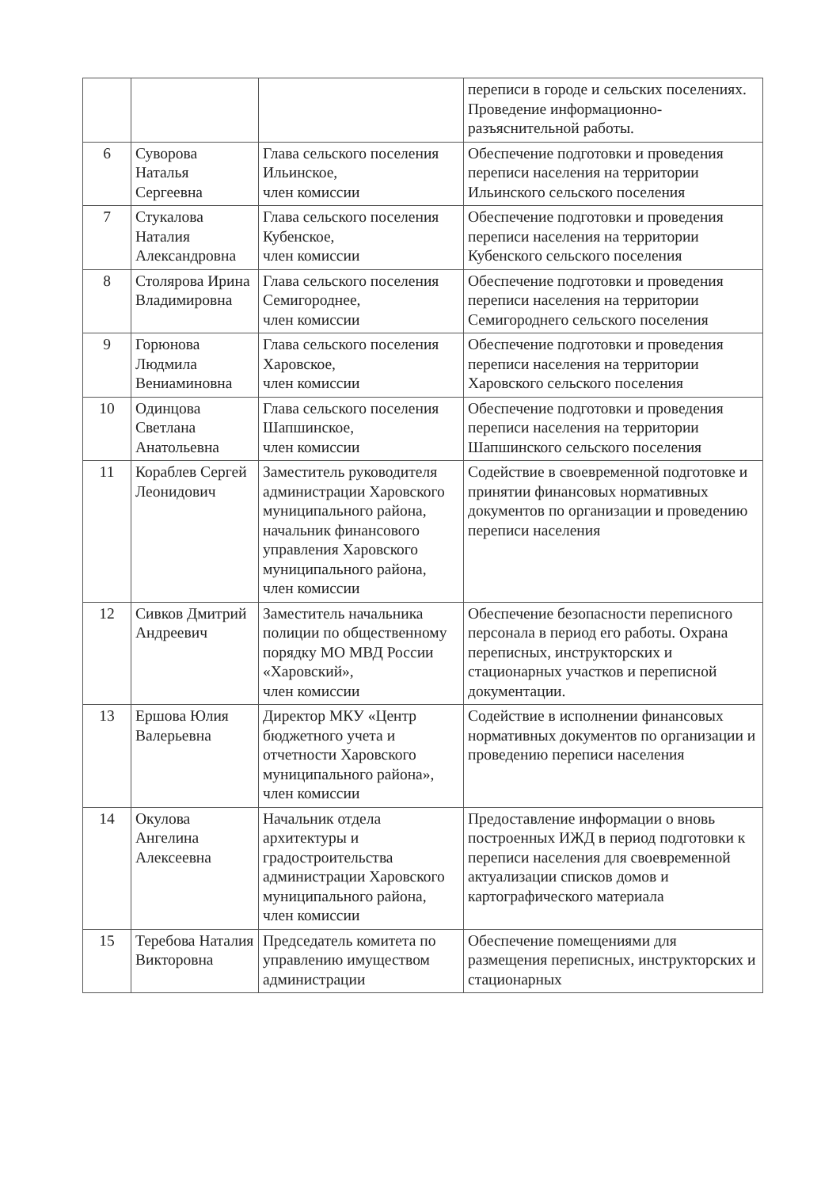| | | | переписи в городе и сельских поселениях. Проведение информационно-разъяснительной работы. |
| 6 | Суворова Наталья Сергеевна | Глава сельского поселения Ильинское, член комиссии | Обеспечение подготовки и проведения переписи населения на территории Ильинского сельского поселения |
| 7 | Стукалова Наталия Александровна | Глава сельского поселения Кубенское, член комиссии | Обеспечение подготовки и проведения переписи населения на территории Кубенского сельского поселения |
| 8 | Столярова Ирина Владимировна | Глава сельского поселения Семигороднее, член комиссии | Обеспечение подготовки и проведения переписи населения на территории Семигороднего сельского поселения |
| 9 | Горюнова Людмила Вениаминовна | Глава сельского поселения Харовское, член комиссии | Обеспечение подготовки и проведения переписи населения на территории Харовского сельского поселения |
| 10 | Одинцова Светлана Анатольевна | Глава сельского поселения Шапшинское, член комиссии | Обеспечение подготовки и проведения переписи населения на территории Шапшинского сельского поселения |
| 11 | Кораблев Сергей Леонидович | Заместитель руководителя администрации Харовского муниципального района, начальник финансового управления Харовского муниципального района, член комиссии | Содействие в своевременной подготовке и принятии финансовых нормативных документов по организации и проведению переписи населения |
| 12 | Сивков Дмитрий Андреевич | Заместитель начальника полиции по общественному порядку МО МВД России «Харовский», член комиссии | Обеспечение безопасности переписного персонала в период его работы. Охрана переписных, инструкторских и стационарных участков и переписной документации. |
| 13 | Ершова Юлия Валерьевна | Директор МКУ «Центр бюджетного учета и отчетности Харовского муниципального района», член комиссии | Содействие в исполнении финансовых нормативных документов по организации и проведению переписи населения |
| 14 | Окулова Ангелина Алексеевна | Начальник отдела архитектуры и градостроительства администрации Харовского муниципального района, член комиссии | Предоставление информации о вновь построенных ИЖД в период подготовки к переписи населения для своевременной актуализации списков домов и картографического материала |
| 15 | Теребова Наталия Викторовна | Председатель комитета по управлению имуществом администрации | Обеспечение помещениями для размещения переписных, инструкторских и стационарных |